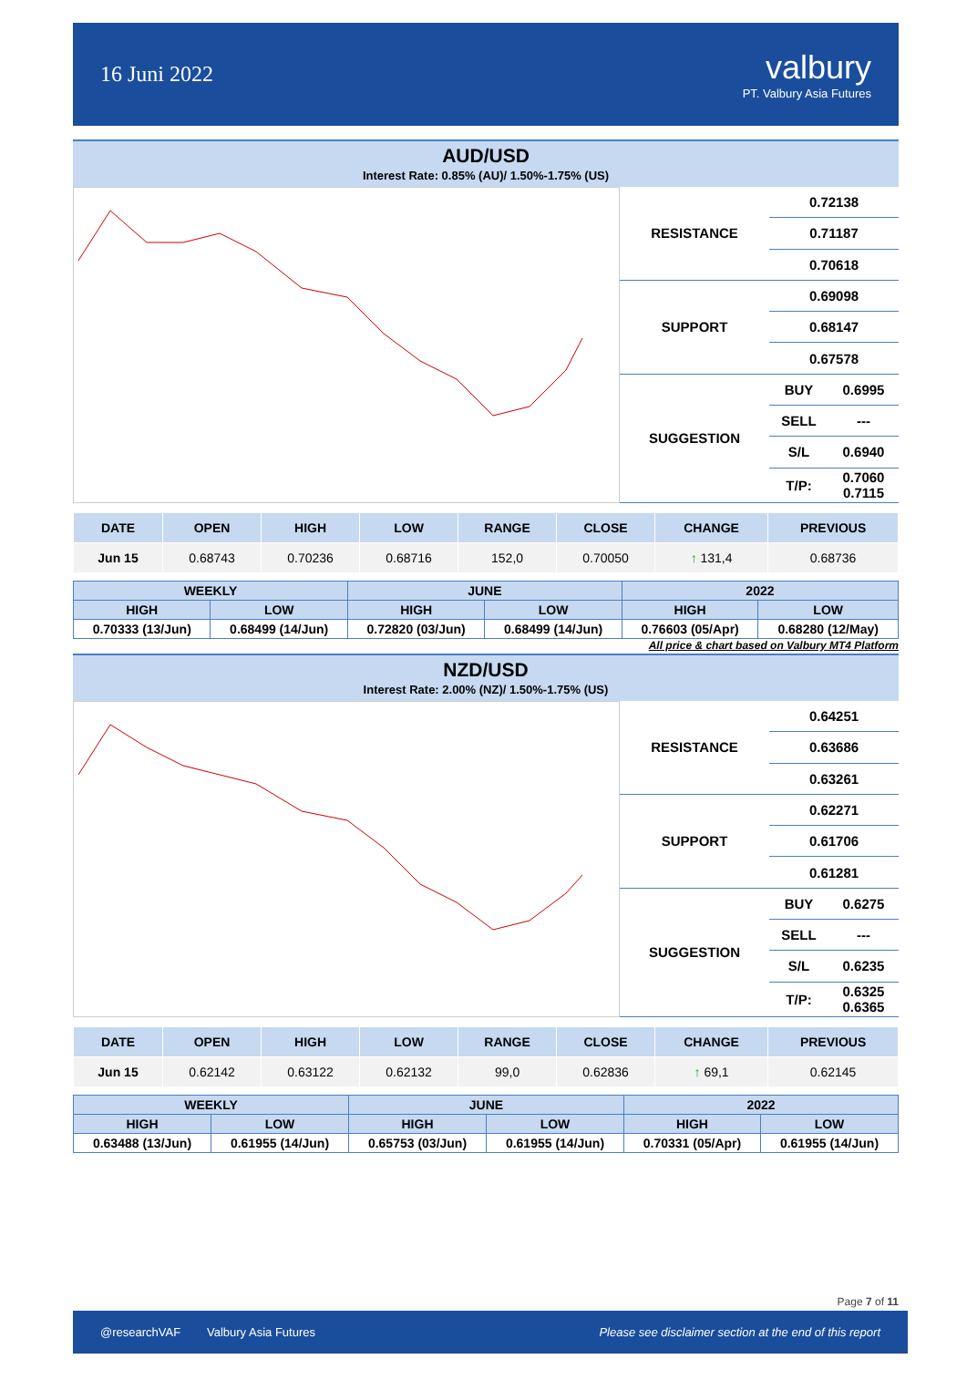16 Juni 2022
valbury
PT. Valbury Asia Futures
AUD/USD
Interest Rate: 0.85% (AU)/ 1.50%-1.75% (US)
| RESISTANCE | 0.72138 | |
| | 0.71187 | |
| | 0.70618 | |
| SUPPORT | 0.69098 | |
| | 0.68147 | |
| | 0.67578 | |
| SUGGESTION | BUY | 0.6995 |
| | SELL | --- |
| | S/L | 0.6940 |
| | T/P: | 0.7060 0.7115 |
| DATE | OPEN | HIGH | LOW | RANGE | CLOSE | CHANGE | PREVIOUS |
| --- | --- | --- | --- | --- | --- | --- | --- |
| Jun 15 | 0.68743 | 0.70236 | 0.68716 | 152,0 | 0.70050 | ↑ 131,4 | 0.68736 |
| WEEKLY | | JUNE | | 2022 | |
| --- | --- | --- | --- | --- | --- |
| HIGH | LOW | HIGH | LOW | HIGH | LOW |
| 0.70333 (13/Jun) | 0.68499 (14/Jun) | 0.72820 (03/Jun) | 0.68499 (14/Jun) | 0.76603 (05/Apr) | 0.68280 (12/May) |
All price & chart based on Valbury MT4 Platform
NZD/USD
Interest Rate: 2.00% (NZ)/ 1.50%-1.75% (US)
| RESISTANCE | 0.64251 | |
| | 0.63686 | |
| | 0.63261 | |
| SUPPORT | 0.62271 | |
| | 0.61706 | |
| | 0.61281 | |
| SUGGESTION | BUY | 0.6275 |
| | SELL | --- |
| | S/L | 0.6235 |
| | T/P: | 0.6325 0.6365 |
| DATE | OPEN | HIGH | LOW | RANGE | CLOSE | CHANGE | PREVIOUS |
| --- | --- | --- | --- | --- | --- | --- | --- |
| Jun 15 | 0.62142 | 0.63122 | 0.62132 | 99,0 | 0.62836 | ↑ 69,1 | 0.62145 |
| WEEKLY | | JUNE | | 2022 | |
| --- | --- | --- | --- | --- | --- |
| HIGH | LOW | HIGH | LOW | HIGH | LOW |
| 0.63488 (13/Jun) | 0.61955 (14/Jun) | 0.65753 (03/Jun) | 0.61955 (14/Jun) | 0.70331 (05/Apr) | 0.61955 (14/Jun) |
Page 7 of 11
@researchVAF Valbury Asia Futures Please see disclaimer section at the end of this report